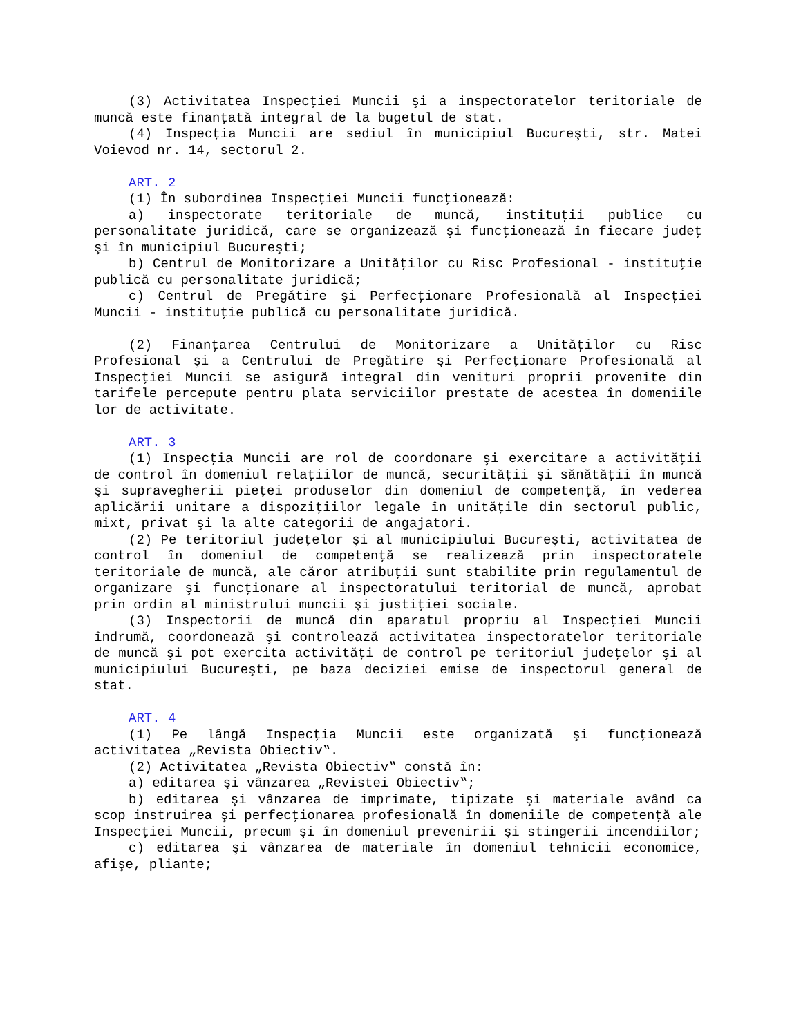(3) Activitatea Inspecţiei Muncii şi a inspectoratelor teritoriale de muncă este finanţată integral de la bugetul de stat.
(4) Inspecţia Muncii are sediul în municipiul Bucureşti, str. Matei Voievod nr. 14, sectorul 2.
ART. 2
(1) În subordinea Inspecţiei Muncii funcţionează:
a) inspectorate teritoriale de muncă, instituţii publice cu personalitate juridică, care se organizează şi funcţionează în fiecare judeţ şi în municipiul Bucureşti;
b) Centrul de Monitorizare a Unităţilor cu Risc Profesional - instituţie publică cu personalitate juridică;
c) Centrul de Pregătire şi Perfecţionare Profesională al Inspecţiei Muncii - instituţie publică cu personalitate juridică.
(2) Finanţarea Centrului de Monitorizare a Unităţilor cu Risc Profesional şi a Centrului de Pregătire şi Perfecţionare Profesională al Inspecţiei Muncii se asigură integral din venituri proprii provenite din tarifele percepute pentru plata serviciilor prestate de acestea în domeniile lor de activitate.
ART. 3
(1) Inspecţia Muncii are rol de coordonare şi exercitare a activităţii de control în domeniul relaţiilor de muncă, securităţii şi sănătăţii în muncă şi supravegherii pieţei produselor din domeniul de competenţă, în vederea aplicării unitare a dispoziţiilor legale în unităţile din sectorul public, mixt, privat şi la alte categorii de angajatori.
(2) Pe teritoriul judeţelor şi al municipiului Bucureşti, activitatea de control în domeniul de competenţă se realizează prin inspectoratele teritoriale de muncă, ale căror atribuţii sunt stabilite prin regulamentul de organizare şi funcţionare al inspectoratului teritorial de muncă, aprobat prin ordin al ministrului muncii şi justiţiei sociale.
(3) Inspectorii de muncă din aparatul propriu al Inspecţiei Muncii îndrumă, coordonează şi controlează activitatea inspectoratelor teritoriale de muncă şi pot exercita activităţi de control pe teritoriul judeţelor şi al municipiului Bucureşti, pe baza deciziei emise de inspectorul general de stat.
ART. 4
(1) Pe lângă Inspecţia Muncii este organizată şi funcţionează activitatea „Revista Obiectiv‟.
(2) Activitatea „Revista Obiectiv‟ constă în:
a) editarea şi vânzarea „Revistei Obiectiv‟;
b) editarea şi vânzarea de imprimate, tipizate şi materiale având ca scop instruirea şi perfecţionarea profesională în domeniile de competenţă ale Inspecţiei Muncii, precum şi în domeniul prevenirii şi stingerii incendiilor;
c) editarea şi vânzarea de materiale în domeniul tehnicii economice, afişe, pliante;